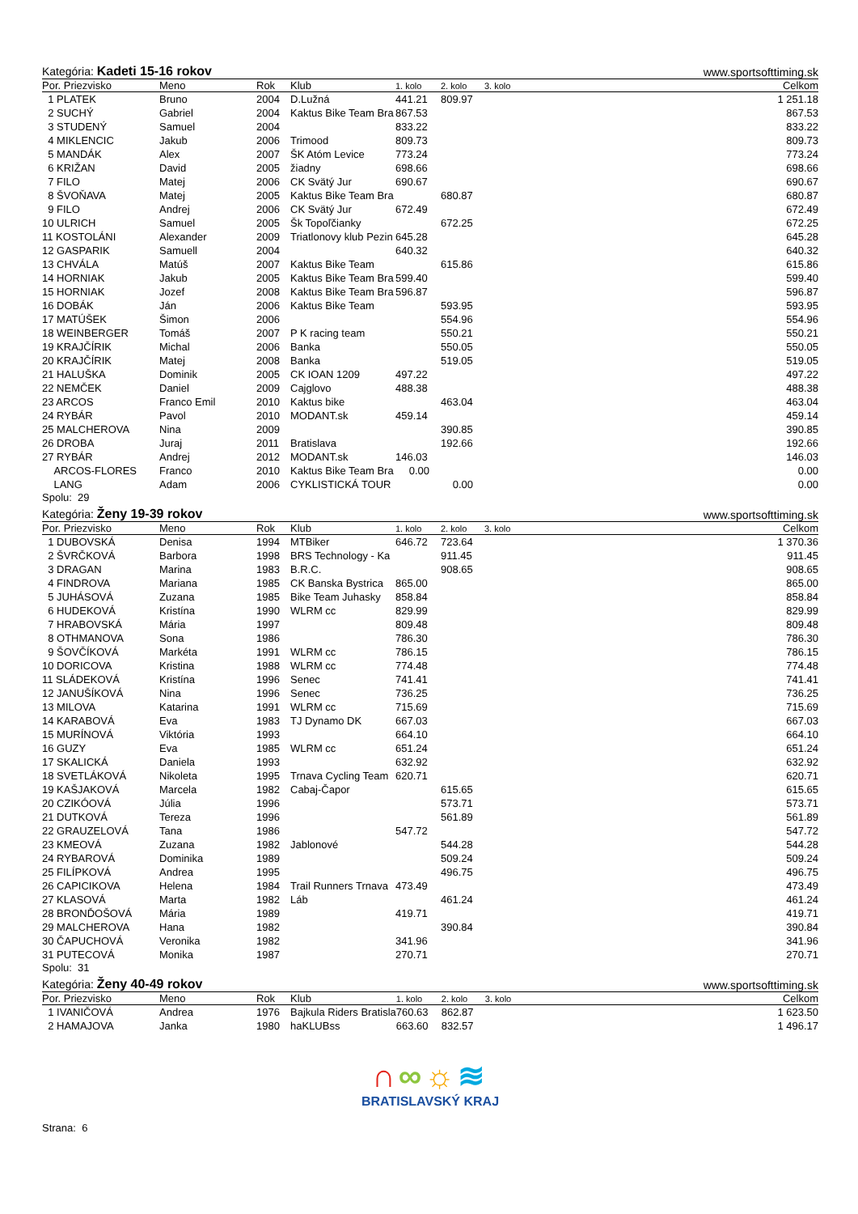Kategória: Kadeti 15-16 rokov www.sportsofttiming.sk
| Por. Priezvisko | Meno | Rok | Klub | 1. kolo | 2. kolo | 3. kolo | Celkom |
| --- | --- | --- | --- | --- | --- | --- | --- |
| 1 PLATEK | Bruno | 2004 | D.Lužná | 441.21 | 809.97 | | 1 251.18 |
| 2 SUCHÝ | Gabriel | 2004 | Kaktus Bike Team Bra | 867.53 | | | 867.53 |
| 3 STUDENÝ | Samuel | 2004 | | 833.22 | | | 833.22 |
| 4 MIKLENCIC | Jakub | 2006 | Trimood | 809.73 | | | 809.73 |
| 5 MANDÁK | Alex | 2007 | ŠK Atóm Levice | 773.24 | | | 773.24 |
| 6 KRIŽAN | David | 2005 | žiadny | 698.66 | | | 698.66 |
| 7 FILO | Matej | 2006 | CK Svätý Jur | 690.67 | | | 690.67 |
| 8 ŠVOŇAVA | Matej | 2005 | Kaktus Bike Team Bra | | 680.87 | | 680.87 |
| 9 FILO | Andrej | 2006 | CK Svätý Jur | 672.49 | | | 672.49 |
| 10 ULRICH | Samuel | 2005 | Šk Topoľčianky | | 672.25 | | 672.25 |
| 11 KOSTOLÁNI | Alexander | 2009 | Triatlonovy klub Pezin | 645.28 | | | 645.28 |
| 12 GASPARIK | Samuell | 2004 | | 640.32 | | | 640.32 |
| 13 CHVÁLA | Matúš | 2007 | Kaktus Bike Team | | 615.86 | | 615.86 |
| 14 HORNIAK | Jakub | 2005 | Kaktus Bike Team Bra | 599.40 | | | 599.40 |
| 15 HORNIAK | Jozef | 2008 | Kaktus Bike Team Bra | 596.87 | | | 596.87 |
| 16 DOBÁK | Ján | 2006 | Kaktus Bike Team | | 593.95 | | 593.95 |
| 17 MATÚŠEK | Šimon | 2006 | | | 554.96 | | 554.96 |
| 18 WEINBERGER | Tomáš | 2007 | P K racing team | | 550.21 | | 550.21 |
| 19 KRAJČÍRIK | Michal | 2006 | Banka | | 550.05 | | 550.05 |
| 20 KRAJČÍRIK | Matej | 2008 | Banka | | 519.05 | | 519.05 |
| 21 HALUŠKA | Dominik | 2005 | CK IOAN 1209 | 497.22 | | | 497.22 |
| 22 NEMČEK | Daniel | 2009 | Cajglovo | 488.38 | | | 488.38 |
| 23 ARCOS | Franco Emil | 2010 | Kaktus bike | | 463.04 | | 463.04 |
| 24 RYBÁR | Pavol | 2010 | MODANT.sk | 459.14 | | | 459.14 |
| 25 MALCHEROVA | Nina | 2009 | | | 390.85 | | 390.85 |
| 26 DROBA | Juraj | 2011 | Bratislava | | 192.66 | | 192.66 |
| 27 RYBÁR | Andrej | 2012 | MODANT.sk | 146.03 | | | 146.03 |
| ARCOS-FLORES | Franco | 2010 | Kaktus Bike Team Bra | 0.00 | | | 0.00 |
| LANG | Adam | 2006 | CYKLISTICKÁ TOUR | | 0.00 | | 0.00 |
Spolu: 29
Kategória: Ženy 19-39 rokov www.sportsofttiming.sk
| Por. Priezvisko | Meno | Rok | Klub | 1. kolo | 2. kolo | 3. kolo | Celkom |
| --- | --- | --- | --- | --- | --- | --- | --- |
| 1 DUBOVSKÁ | Denisa | 1994 | MTBiker | 646.72 | 723.64 | | 1 370.36 |
| 2 ŠVRČKOVÁ | Barbora | 1998 | BRS Technology - Ka | | 911.45 | | 911.45 |
| 3 DRAGAN | Marina | 1983 | B.R.C. | | 908.65 | | 908.65 |
| 4 FINDROVA | Mariana | 1985 | CK Banska Bystrica | 865.00 | | | 865.00 |
| 5 JUHÁSOVÁ | Zuzana | 1985 | Bike Team Juhasky | 858.84 | | | 858.84 |
| 6 HUDEKOVÁ | Kristína | 1990 | WLRM cc | 829.99 | | | 829.99 |
| 7 HRABOVSKÁ | Mária | 1997 | | 809.48 | | | 809.48 |
| 8 OTHMANOVA | Sona | 1986 | | 786.30 | | | 786.30 |
| 9 ŠOVČÍKOVÁ | Markéta | 1991 | WLRM cc | 786.15 | | | 786.15 |
| 10 DORICOVA | Kristina | 1988 | WLRM cc | 774.48 | | | 774.48 |
| 11 SLÁDEKOVÁ | Kristína | 1996 | Senec | 741.41 | | | 741.41 |
| 12 JANUŠÍKOVÁ | Nina | 1996 | Senec | 736.25 | | | 736.25 |
| 13 MILOVA | Katarina | 1991 | WLRM cc | 715.69 | | | 715.69 |
| 14 KARABOVÁ | Eva | 1983 | TJ Dynamo DK | 667.03 | | | 667.03 |
| 15 MURÍNOVÁ | Viktória | 1993 | | 664.10 | | | 664.10 |
| 16 GUZY | Eva | 1985 | WLRM cc | 651.24 | | | 651.24 |
| 17 SKALICKÁ | Daniela | 1993 | | 632.92 | | | 632.92 |
| 18 SVETLÁKOVÁ | Nikoleta | 1995 | Trnava Cycling Team | 620.71 | | | 620.71 |
| 19 KAŠJAKOVÁ | Marcela | 1982 | Cabaj-Čapor | | 615.65 | | 615.65 |
| 20 CZIKÓOVÁ | Júlia | 1996 | | | 573.71 | | 573.71 |
| 21 DUTKOVÁ | Tereza | 1996 | | | 561.89 | | 561.89 |
| 22 GRAUZELOVÁ | Tana | 1986 | | 547.72 | | | 547.72 |
| 23 KMEOVÁ | Zuzana | 1982 | Jablonové | | 544.28 | | 544.28 |
| 24 RYBAROVÁ | Dominika | 1989 | | | 509.24 | | 509.24 |
| 25 FILÍPKOVÁ | Andrea | 1995 | | | 496.75 | | 496.75 |
| 26 CAPICIKOVA | Helena | 1984 | Trail Runners Trnava | 473.49 | | | 473.49 |
| 27 KLASOVÁ | Marta | 1982 | Láb | | 461.24 | | 461.24 |
| 28 BRONĎOŠOVÁ | Mária | 1989 | | 419.71 | | | 419.71 |
| 29 MALCHEROVA | Hana | 1982 | | | 390.84 | | 390.84 |
| 30 ČAPUCHOVÁ | Veronika | 1982 | | 341.96 | | | 341.96 |
| 31 PUTECOVÁ | Monika | 1987 | | 270.71 | | | 270.71 |
Spolu: 31
Kategória: Ženy 40-49 rokov www.sportsofttiming.sk
| Por. Priezvisko | Meno | Rok | Klub | 1. kolo | 2. kolo | 3. kolo | Celkom |
| --- | --- | --- | --- | --- | --- | --- | --- |
| 1 IVANIČOVÁ | Andrea | 1976 | Bajkula Riders Bratisla | 760.63 | 862.87 | | 1 623.50 |
| 2 HAMAJOVA | Janka | 1980 | haKLUBss | 663.60 | 832.57 | | 1 496.17 |
∩∞☼≋
BRATISLAVSKÝ KRAJ
Strana: 6